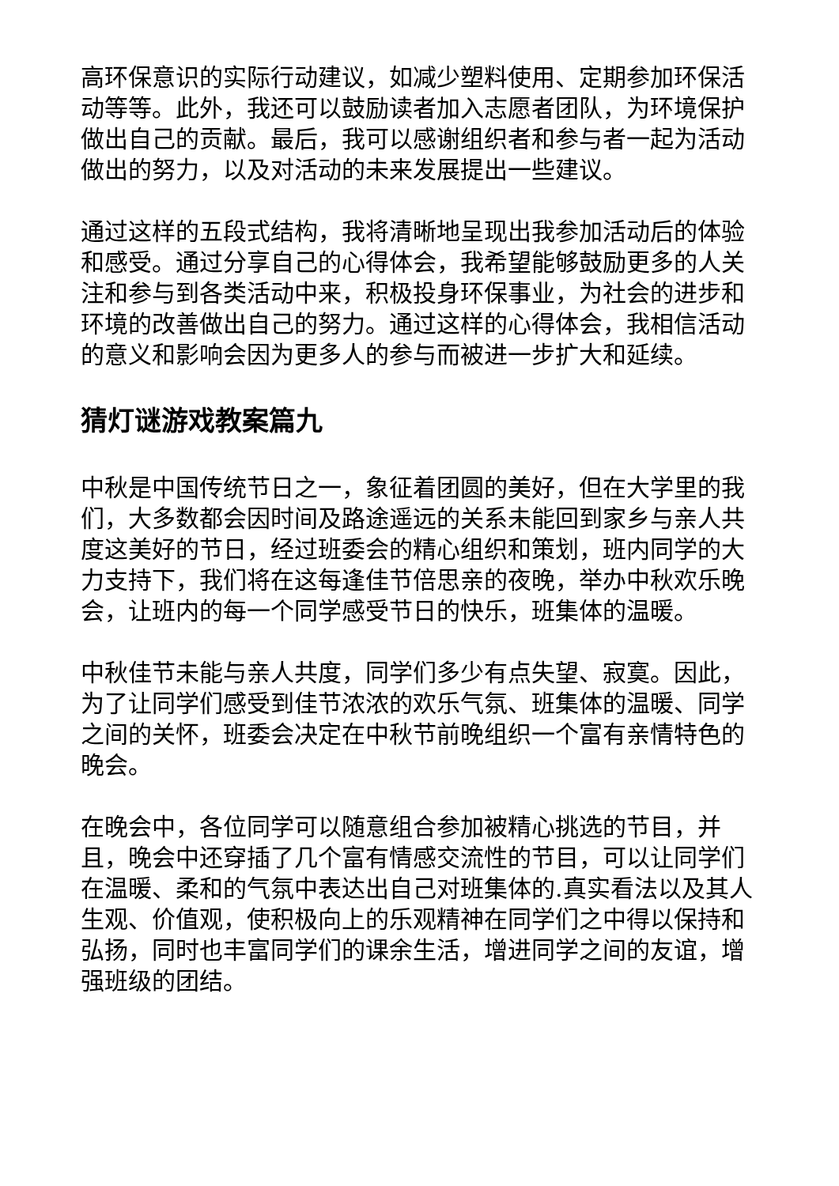高环保意识的实际行动建议，如减少塑料使用、定期参加环保活动等等。此外，我还可以鼓励读者加入志愿者团队，为环境保护做出自己的贡献。最后，我可以感谢组织者和参与者一起为活动做出的努力，以及对活动的未来发展提出一些建议。
通过这样的五段式结构，我将清晰地呈现出我参加活动后的体验和感受。通过分享自己的心得体会，我希望能够鼓励更多的人关注和参与到各类活动中来，积极投身环保事业，为社会的进步和环境的改善做出自己的努力。通过这样的心得体会，我相信活动的意义和影响会因为更多人的参与而被进一步扩大和延续。
猜灯谜游戏教案篇九
中秋是中国传统节日之一，象征着团圆的美好，但在大学里的我们，大多数都会因时间及路途遥远的关系未能回到家乡与亲人共度这美好的节日，经过班委会的精心组织和策划，班内同学的大力支持下，我们将在这每逢佳节倍思亲的夜晚，举办中秋欢乐晚会，让班内的每一个同学感受节日的快乐，班集体的温暖。
中秋佳节未能与亲人共度，同学们多少有点失望、寂寞。因此，为了让同学们感受到佳节浓浓的欢乐气氛、班集体的温暖、同学之间的关怀，班委会决定在中秋节前晚组织一个富有亲情特色的晚会。
在晚会中，各位同学可以随意组合参加被精心挑选的节目，并且，晚会中还穿插了几个富有情感交流性的节目，可以让同学们在温暖、柔和的气氛中表达出自己对班集体的.真实看法以及其人生观、价值观，使积极向上的乐观精神在同学们之中得以保持和弘扬，同时也丰富同学们的课余生活，增进同学之间的友谊，增强班级的团结。